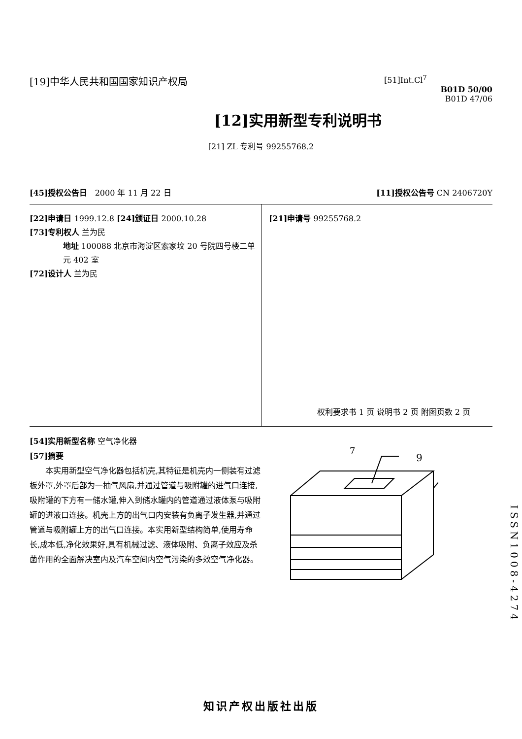[19]中华人民共和国国家知识产权局
[51]Int.Cl<sup>7</sup>
B01D 50/00
B01D 47/06
[12]实用新型专利说明书
[21] ZL 专利号 99255768.2
[45]授权公告日 2000 年 11 月 22 日
[11]授权公告号 CN 2406720Y
[22]申请日 1999.12.8 [24]颁证日 2000.10.28
[73]专利权人 兰为民
地址 100088 北京市海淀区索家坟 20 号院四号楼二单元 402 室
[72]设计人 兰为民
[21]申请号 99255768.2
权利要求书 1 页 说明书 2 页 附图页数 2 页
[54]实用新型名称 空气净化器
[57]摘要
本实用新型空气净化器包括机壳,其特征是机壳内一侧装有过滤板外罩,外罩后部为一抽气风扇,并通过管道与吸附罐的进气口连接,吸附罐的下方有一储水罐,伸入到储水罐内的管道通过液体泵与吸附罐的进液口连接。机壳上方的出气口内安装有负离子发生器,并通过管道与吸附罐上方的出气口连接。本实用新型结构简单,使用寿命长,成本低,净化效果好,具有机械过滤、液体吸附、负离子效应及杀菌作用的全面解决室内及汽车空间内空气污染的多效空气净化器。
7
9
ISSN1008-4274
知识产权出版社出版